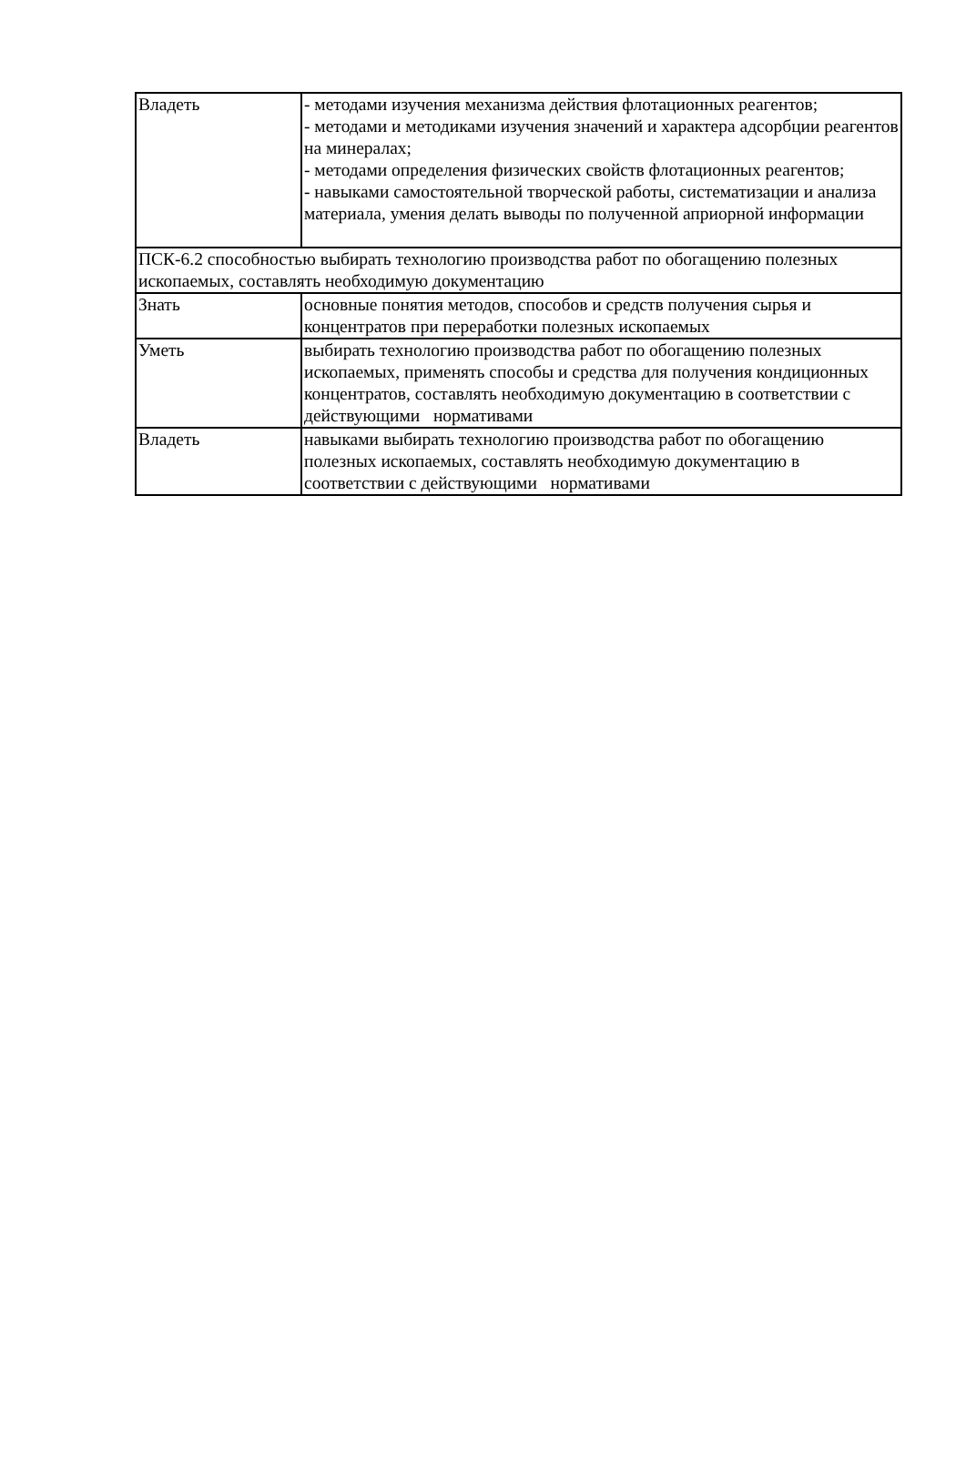| Владеть | - методами изучения механизма действия флотационных реагентов; - методами и методиками изучения значений и характера адсорбции реагентов на минералах; - методами определения физических свойств флотационных реагентов; - навыками самостоятельной творческой работы, систематизации и анализа материала, умения делать выводы по полученной априорной информации |
| ПСК-6.2 способностью выбирать технологию производства работ по обогащению полезных ископаемых, составлять необходимую документацию | |
| Знать | основные понятия методов, способов и средств получения сырья и концентратов при переработки полезных ископаемых |
| Уметь | выбирать технологию производства работ по обогащению полезных ископаемых, применять способы и средства для получения кондиционных концентратов, составлять необходимую документацию в соответствии с действующими нормативами |
| Владеть | навыками выбирать технологию производства работ по обогащению полезных ископаемых, составлять необходимую документацию в соответствии с действующими нормативами |